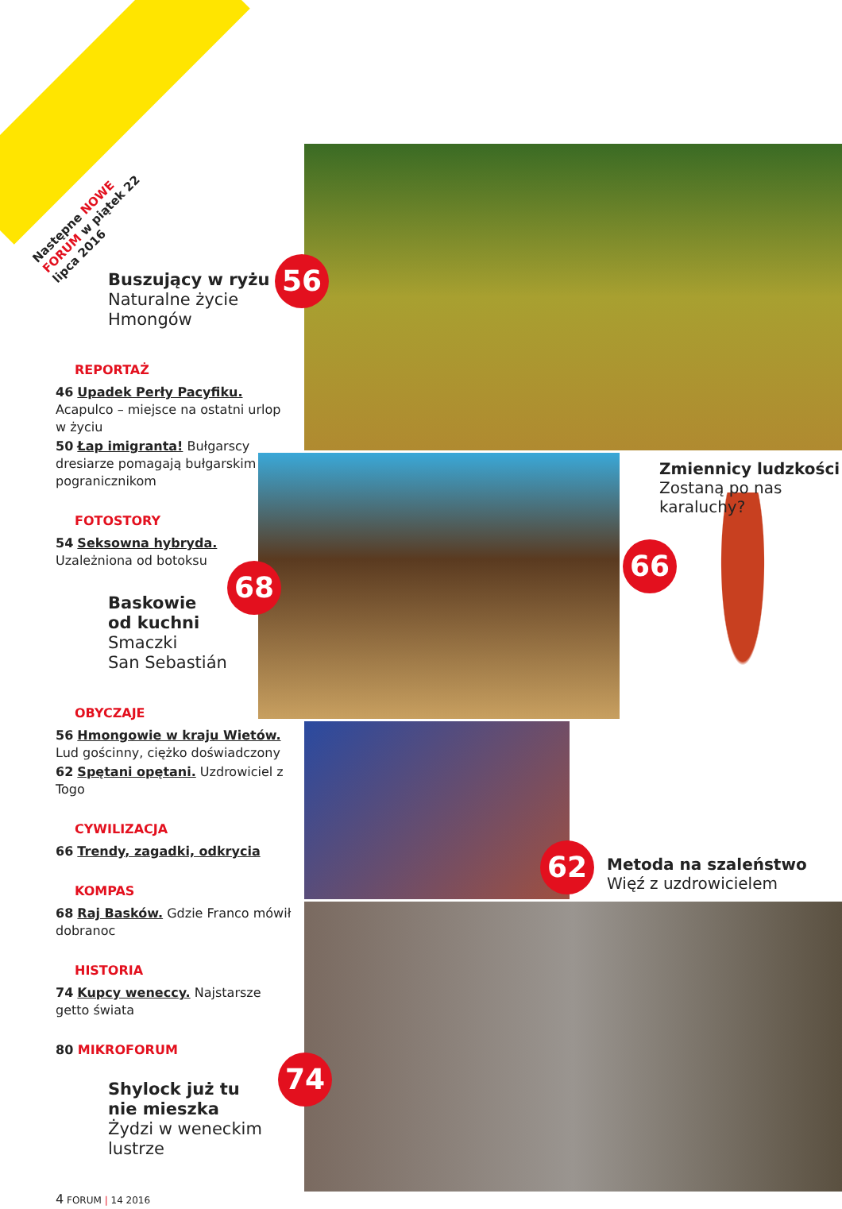Następne NOWE FORUM w piątek 22 lipca 2016
56
68
66
62
74
Buszujący w ryżu
Naturalne życie
Hmongów
REPORTAŻ
46 Upadek Perły Pacyfiku. Acapulco – miejsce na ostatni urlop w życiu
50 Łap imigranta! Bułgarscy dresiarze pomagają bułgarskim pogranicznikom
FOTOSTORY
54 Seksowna hybryda. Uzależniona od botoksu
Baskowie
od kuchni
Smaczki
San Sebastián
OBYCZAJE
56 Hmongowie w kraju Wietów. Lud gościnny, ciężko doświadczony
62 Spętani opętani. Uzdrowiciel z Togo
CYWILIZACJA
66 Trendy, zagadki, odkrycia
KOMPAS
68 Raj Basków. Gdzie Franco mówił dobranoc
HISTORIA
74 Kupcy weneccy. Najstarsze getto świata
80 MIKROFORUM
Shylock już tu
nie mieszka
Żydzi w weneckim lustrze
4 FORUM | 14 2016
Zmiennicy ludzkości
Zostaną po nas
karaluchy?
Metoda na szaleństwo
Więź z uzdrowicielem